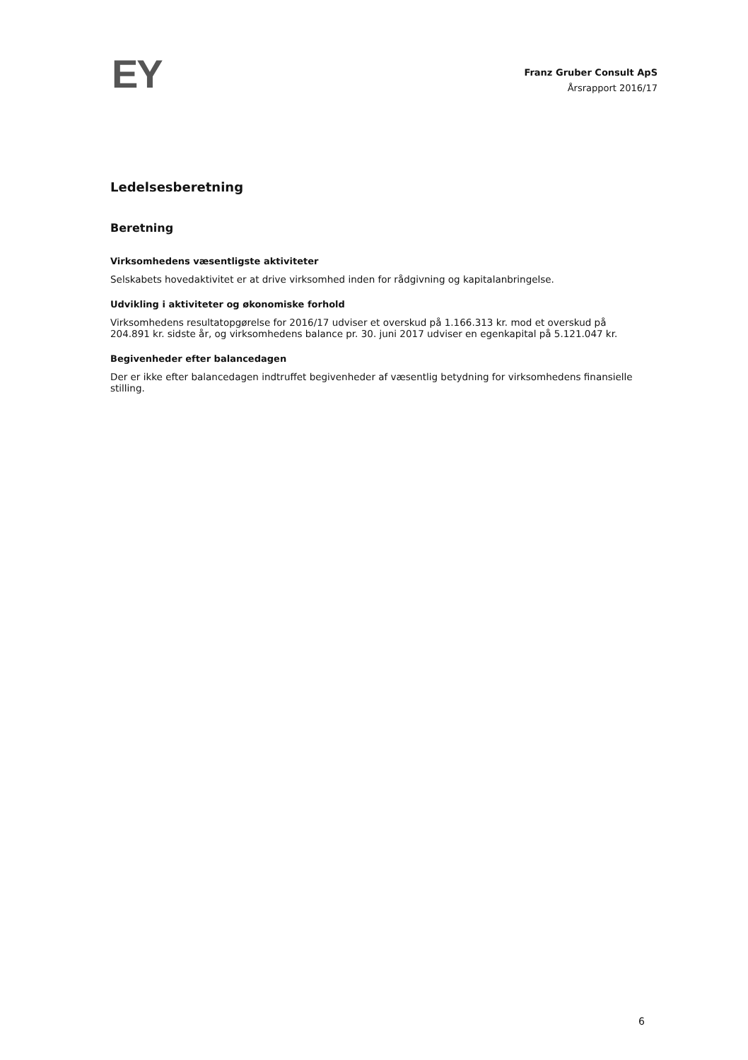EY
Franz Gruber Consult ApS
Årsrapport 2016/17
Ledelsesberetning
Beretning
Virksomhedens væsentligste aktiviteter
Selskabets hovedaktivitet er at drive virksomhed inden for rådgivning og kapitalanbringelse.
Udvikling i aktiviteter og økonomiske forhold
Virksomhedens resultatopgørelse for 2016/17 udviser et overskud på 1.166.313 kr. mod et overskud på 204.891 kr. sidste år, og virksomhedens balance pr. 30. juni 2017 udviser en egenkapital på 5.121.047 kr.
Begivenheder efter balancedagen
Der er ikke efter balancedagen indtruffet begivenheder af væsentlig betydning for virksomhedens finansielle stilling.
6